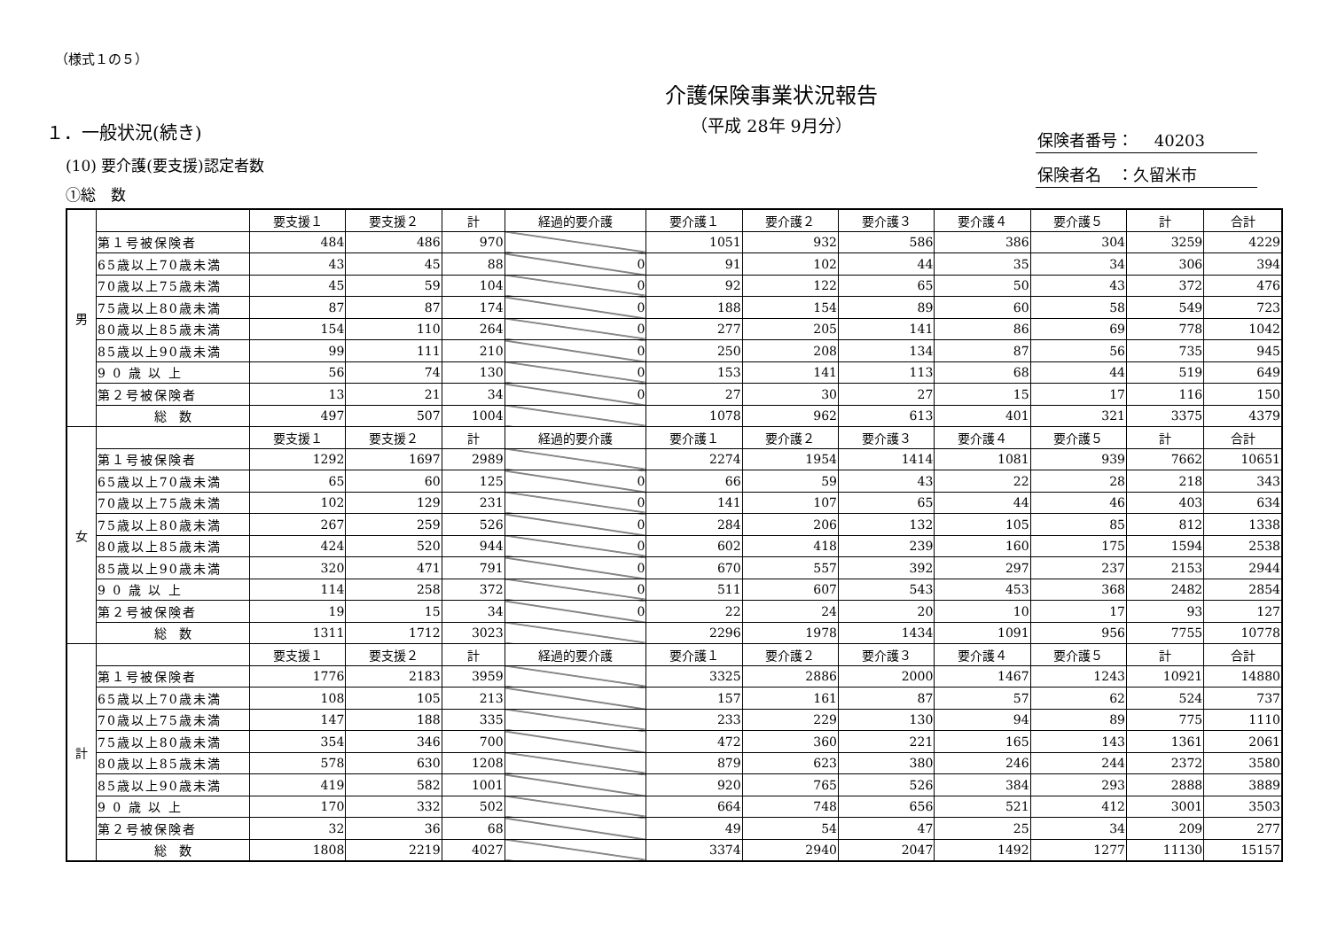（様式１の５）
保険者番号：　 40203
保険者名　：久留米市
介護保険事業状況報告
（平成 28年 9月分）
１．一般状況(続き)
(10) 要介護(要支援)認定者数
①総　数
| 男 | | 要支援１ | 要支援２ | 計 | 経過的要介護 | 要介護１ | 要介護２ | 要介護３ | 要介護４ | 要介護５ | 計 | 合計 |
| | 第１号被保険者 | 484 | 486 | 970 | | 1051 | 932 | 586 | 386 | 304 | 3259 | 4229 |
| | 65歳以上70歳未満 | 43 | 45 | 88 | 0 | 91 | 102 | 44 | 35 | 34 | 306 | 394 |
| | 70歳以上75歳未満 | 45 | 59 | 104 | 0 | 92 | 122 | 65 | 50 | 43 | 372 | 476 |
| | 75歳以上80歳未満 | 87 | 87 | 174 | 0 | 188 | 154 | 89 | 60 | 58 | 549 | 723 |
| | 80歳以上85歳未満 | 154 | 110 | 264 | 0 | 277 | 205 | 141 | 86 | 69 | 778 | 1042 |
| | 85歳以上90歳未満 | 99 | 111 | 210 | 0 | 250 | 208 | 134 | 87 | 56 | 735 | 945 |
| | 9 0 歳 以 上 | 56 | 74 | 130 | 0 | 153 | 141 | 113 | 68 | 44 | 519 | 649 |
| | 第２号被保険者 | 13 | 21 | 34 | 0 | 27 | 30 | 27 | 15 | 17 | 116 | 150 |
| | 総 数 | 497 | 507 | 1004 | | 1078 | 962 | 613 | 401 | 321 | 3375 | 4379 |
| 女 | | 要支援１ | 要支援２ | 計 | 経過的要介護 | 要介護１ | 要介護２ | 要介護３ | 要介護４ | 要介護５ | 計 | 合計 |
| | 第１号被保険者 | 1292 | 1697 | 2989 | | 2274 | 1954 | 1414 | 1081 | 939 | 7662 | 10651 |
| | 65歳以上70歳未満 | 65 | 60 | 125 | 0 | 66 | 59 | 43 | 22 | 28 | 218 | 343 |
| | 70歳以上75歳未満 | 102 | 129 | 231 | 0 | 141 | 107 | 65 | 44 | 46 | 403 | 634 |
| | 75歳以上80歳未満 | 267 | 259 | 526 | 0 | 284 | 206 | 132 | 105 | 85 | 812 | 1338 |
| | 80歳以上85歳未満 | 424 | 520 | 944 | 0 | 602 | 418 | 239 | 160 | 175 | 1594 | 2538 |
| | 85歳以上90歳未満 | 320 | 471 | 791 | 0 | 670 | 557 | 392 | 297 | 237 | 2153 | 2944 |
| | 9 0 歳 以 上 | 114 | 258 | 372 | 0 | 511 | 607 | 543 | 453 | 368 | 2482 | 2854 |
| | 第２号被保険者 | 19 | 15 | 34 | 0 | 22 | 24 | 20 | 10 | 17 | 93 | 127 |
| | 総 数 | 1311 | 1712 | 3023 | | 2296 | 1978 | 1434 | 1091 | 956 | 7755 | 10778 |
| 計 | | 要支援１ | 要支援２ | 計 | 経過的要介護 | 要介護１ | 要介護２ | 要介護３ | 要介護４ | 要介護５ | 計 | 合計 |
| | 第１号被保険者 | 1776 | 2183 | 3959 | | 3325 | 2886 | 2000 | 1467 | 1243 | 10921 | 14880 |
| | 65歳以上70歳未満 | 108 | 105 | 213 | | 157 | 161 | 87 | 57 | 62 | 524 | 737 |
| | 70歳以上75歳未満 | 147 | 188 | 335 | | 233 | 229 | 130 | 94 | 89 | 775 | 1110 |
| | 75歳以上80歳未満 | 354 | 346 | 700 | | 472 | 360 | 221 | 165 | 143 | 1361 | 2061 |
| | 80歳以上85歳未満 | 578 | 630 | 1208 | | 879 | 623 | 380 | 246 | 244 | 2372 | 3580 |
| | 85歳以上90歳未満 | 419 | 582 | 1001 | | 920 | 765 | 526 | 384 | 293 | 2888 | 3889 |
| | 9 0 歳 以 上 | 170 | 332 | 502 | | 664 | 748 | 656 | 521 | 412 | 3001 | 3503 |
| | 第２号被保険者 | 32 | 36 | 68 | | 49 | 54 | 47 | 25 | 34 | 209 | 277 |
| | 総 数 | 1808 | 2219 | 4027 | | 3374 | 2940 | 2047 | 1492 | 1277 | 11130 | 15157 |